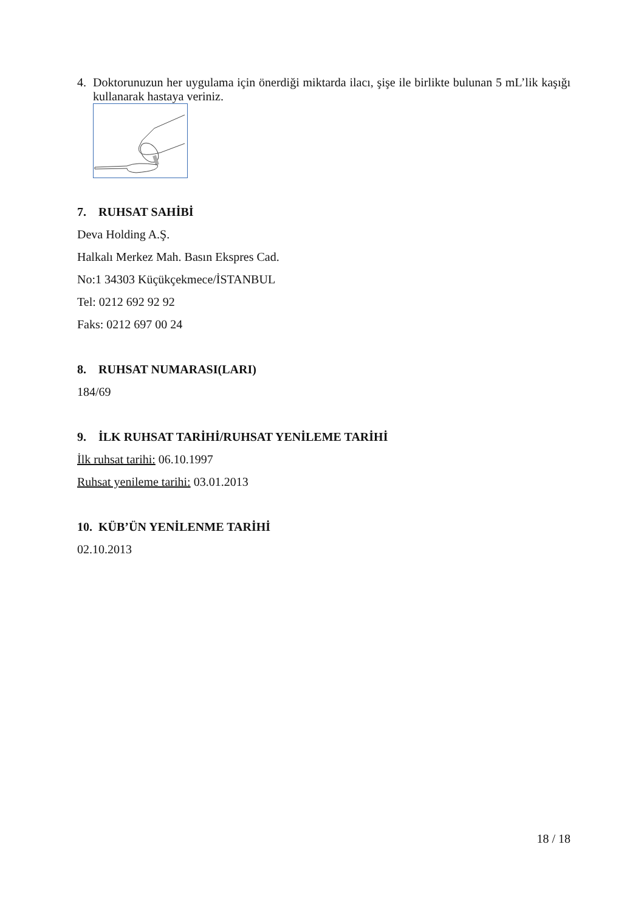4. Doktorunuzun her uygulama için önerdiği miktarda ilacı, şişe ile birlikte bulunan 5 mL’lik kaşığı kullanarak hastaya veriniz.
7. RUHSAT SAHİBİ
Deva Holding A.Ş.
Halkalı Merkez Mah. Basın Ekspres Cad.
No:1 34303 Küçükçekmece/İSTANBUL
Tel: 0212 692 92 92
Faks: 0212 697 00 24
8. RUHSAT NUMARASI(LARI)
184/69
9. İLK RUHSAT TARİHİ/RUHSAT YENİLEME TARİHİ
İlk ruhsat tarihi: 06.10.1997
Ruhsat yenileme tarihi: 03.01.2013
10. KÜB’ÜN YENİLENME TARİHİ
02.10.2013
18 / 18